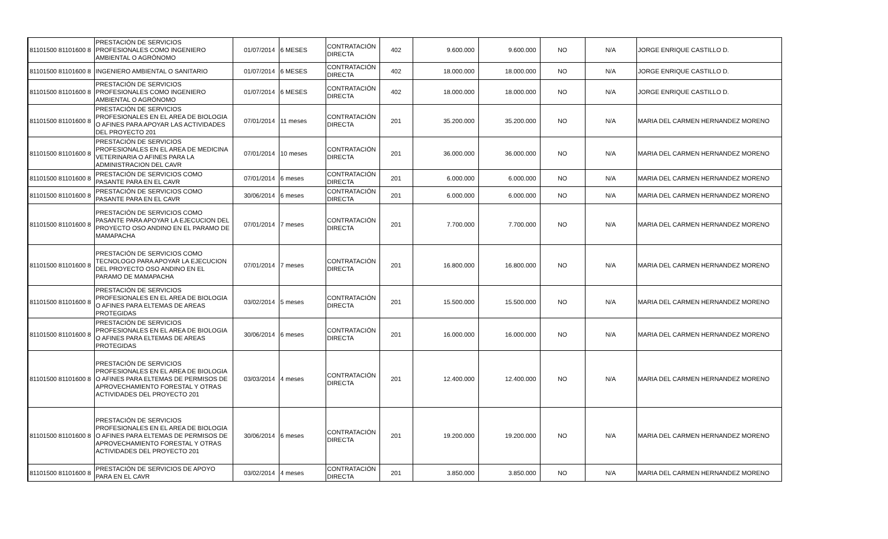| 81101500 81101600 8 | PRESTACIÓN DE SERVICIOS PROFESIONALES COMO INGENIERO AMBIENTAL O AGRÓNOMO | 01/07/2014 | 6 MESES | CONTRATACIÓN DIRECTA | 402 | 9.600.000 | 9.600.000 | NO | N/A | JORGE ENRIQUE CASTILLO D. |
| 81101500 81101600 8 | INGENIERO AMBIENTAL O SANITARIO | 01/07/2014 | 6 MESES | CONTRATACIÓN DIRECTA | 402 | 18.000.000 | 18.000.000 | NO | N/A | JORGE ENRIQUE CASTILLO D. |
| 81101500 81101600 8 | PRESTACIÓN DE SERVICIOS PROFESIONALES COMO INGENIERO AMBIENTAL O AGRÓNOMO | 01/07/2014 | 6 MESES | CONTRATACIÓN DIRECTA | 402 | 18.000.000 | 18.000.000 | NO | N/A | JORGE ENRIQUE CASTILLO D. |
| 81101500 81101600 8 | PRESTACIÓN DE SERVICIOS PROFESIONALES EN EL AREA DE BIOLOGIA O AFINES PARA APOYAR LAS ACTIVIDADES DEL PROYECTO 201 | 07/01/2014 | 11 meses | CONTRATACIÓN DIRECTA | 201 | 35.200.000 | 35.200.000 | NO | N/A | MARIA DEL CARMEN HERNANDEZ MORENO |
| 81101500 81101600 8 | PRESTACIÓN DE SERVICIOS PROFESIONALES EN EL AREA DE MEDICINA VETERINARIA O AFINES PARA LA ADMINISTRACION DEL CAVR | 07/01/2014 | 10 meses | CONTRATACIÓN DIRECTA | 201 | 36.000.000 | 36.000.000 | NO | N/A | MARIA DEL CARMEN HERNANDEZ MORENO |
| 81101500 81101600 8 | PRESTACIÓN DE SERVICIOS COMO PASANTE PARA EN EL CAVR | 07/01/2014 | 6 meses | CONTRATACIÓN DIRECTA | 201 | 6.000.000 | 6.000.000 | NO | N/A | MARIA DEL CARMEN HERNANDEZ MORENO |
| 81101500 81101600 8 | PRESTACIÓN DE SERVICIOS COMO PASANTE PARA EN EL CAVR | 30/06/2014 | 6 meses | CONTRATACIÓN DIRECTA | 201 | 6.000.000 | 6.000.000 | NO | N/A | MARIA DEL CARMEN HERNANDEZ MORENO |
| 81101500 81101600 8 | PRESTACIÓN DE SERVICIOS COMO PASANTE PARA APOYAR LA EJECUCION DEL PROYECTO OSO ANDINO EN EL PARAMO DE MAMAPACHA | 07/01/2014 | 7 meses | CONTRATACIÓN DIRECTA | 201 | 7.700.000 | 7.700.000 | NO | N/A | MARIA DEL CARMEN HERNANDEZ MORENO |
| 81101500 81101600 8 | PRESTACIÓN DE SERVICIOS COMO TECNOLOGO PARA APOYAR LA EJECUCION DEL PROYECTO OSO ANDINO EN EL PARAMO DE MAMAPACHA | 07/01/2014 | 7 meses | CONTRATACIÓN DIRECTA | 201 | 16.800.000 | 16.800.000 | NO | N/A | MARIA DEL CARMEN HERNANDEZ MORENO |
| 81101500 81101600 8 | PRESTACIÓN DE SERVICIOS PROFESIONALES EN EL AREA DE BIOLOGIA O AFINES PARA ELTEMAS DE AREAS PROTEGIDAS | 03/02/2014 | 5 meses | CONTRATACIÓN DIRECTA | 201 | 15.500.000 | 15.500.000 | NO | N/A | MARIA DEL CARMEN HERNANDEZ MORENO |
| 81101500 81101600 8 | PRESTACIÓN DE SERVICIOS PROFESIONALES EN EL AREA DE BIOLOGIA O AFINES PARA ELTEMAS DE AREAS PROTEGIDAS | 30/06/2014 | 6 meses | CONTRATACIÓN DIRECTA | 201 | 16.000.000 | 16.000.000 | NO | N/A | MARIA DEL CARMEN HERNANDEZ MORENO |
| 81101500 81101600 8 | PRESTACIÓN DE SERVICIOS PROFESIONALES EN EL AREA DE BIOLOGIA O AFINES PARA ELTEMAS DE PERMISOS DE APROVECHAMIENTO FORESTAL Y OTRAS ACTIVIDADES DEL PROYECTO 201 | 03/03/2014 | 4 meses | CONTRATACIÓN DIRECTA | 201 | 12.400.000 | 12.400.000 | NO | N/A | MARIA DEL CARMEN HERNANDEZ MORENO |
| 81101500 81101600 8 | PRESTACIÓN DE SERVICIOS PROFESIONALES EN EL AREA DE BIOLOGIA O AFINES PARA ELTEMAS DE PERMISOS DE APROVECHAMIENTO FORESTAL Y OTRAS ACTIVIDADES DEL PROYECTO 201 | 30/06/2014 | 6 meses | CONTRATACIÓN DIRECTA | 201 | 19.200.000 | 19.200.000 | NO | N/A | MARIA DEL CARMEN HERNANDEZ MORENO |
| 81101500 81101600 8 | PRESTACIÓN DE SERVICIOS DE APOYO PARA EN EL CAVR | 03/02/2014 | 4 meses | CONTRATACIÓN DIRECTA | 201 | 3.850.000 | 3.850.000 | NO | N/A | MARIA DEL CARMEN HERNANDEZ MORENO |